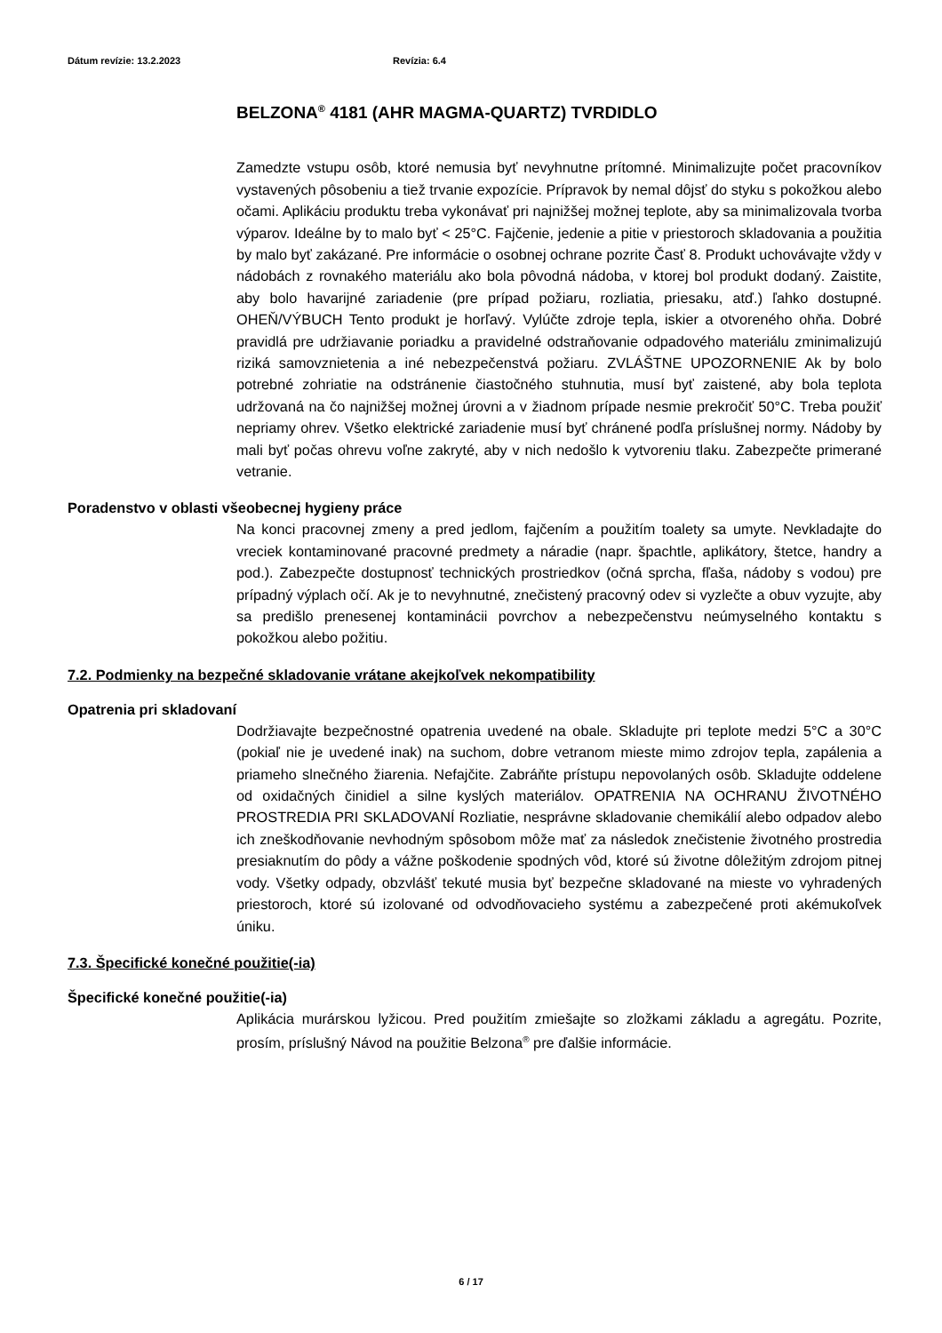Dátum revízie: 13.2.2023 Revízia: 6.4
BELZONA<sup>®</sup> 4181 (AHR MAGMA-QUARTZ) TVRDIDLO
Zamedzte vstupu osôb, ktoré nemusia byť nevyhnutne prítomné. Minimalizujte počet pracovníkov vystavených pôsobeniu a tiež trvanie expozície. Prípravok by nemal dôjsť do styku s pokožkou alebo očami. Aplikáciu produktu treba vykonávať pri najnižšej možnej teplote, aby sa minimalizovala tvorba výparov. Ideálne by to malo byť < 25°C. Fajčenie, jedenie a pitie v priestoroch skladovania a použitia by malo byť zakázané. Pre informácie o osobnej ochrane pozrite Časť 8. Produkt uchovávajte vždy v nádobách z rovnakého materiálu ako bola pôvodná nádoba, v ktorej bol produkt dodaný. Zaistite, aby bolo havarijné zariadenie (pre prípad požiaru, rozliatia, priesaku, atď.) ľahko dostupné. OHEŇ/VÝBUCH Tento produkt je horľavý. Vylúčte zdroje tepla, iskier a otvoreného ohňa. Dobré pravidlá pre udržiavanie poriadku a pravidelné odstraňovanie odpadového materiálu zminimalizujú riziká samovznietenia a iné nebezpečenstvá požiaru. ZVLÁŠTNE UPOZORNENIE Ak by bolo potrebné zohriatie na odstránenie čiastočného stuhnutia, musí byť zaistené, aby bola teplota udržovaná na čo najnižšej možnej úrovni a v žiadnom prípade nesmie prekročiť 50°C. Treba použiť nepriamy ohrev. Všetko elektrické zariadenie musí byť chránené podľa príslušnej normy. Nádoby by mali byť počas ohrevu voľne zakryté, aby v nich nedošlo k vytvoreniu tlaku. Zabezpečte primerané vetranie.
Poradenstvo v oblasti všeobecnej hygieny práce
Na konci pracovnej zmeny a pred jedlom, fajčením a použitím toalety sa umyte. Nevkladajte do vreciek kontaminované pracovné predmety a náradie (napr. špachtle, aplikátory, štetce, handry a pod.). Zabezpečte dostupnosť technických prostriedkov (očná sprcha, fľaša, nádoby s vodou) pre prípadný výplach očí. Ak je to nevyhnutné, znečistený pracovný odev si vyzlečte a obuv vyzujte, aby sa predišlo prenesenej kontaminácii povrchov a nebezpečenstvu neúmyselného kontaktu s pokožkou alebo požitiu.
7.2. Podmienky na bezpečné skladovanie vrátane akejkoľvek nekompatibility
Opatrenia pri skladovaní
Dodržiavajte bezpečnostné opatrenia uvedené na obale. Skladujte pri teplote medzi 5°C a 30°C (pokiaľ nie je uvedené inak) na suchom, dobre vetranom mieste mimo zdrojov tepla, zapálenia a priameho slnečného žiarenia. Nefajčite. Zabráňte prístupu nepovolaných osôb. Skladujte oddelene od oxidačných činidiel a silne kyslých materiálov. OPATRENIA NA OCHRANU ŽIVOTNÉHO PROSTREDIA PRI SKLADOVANÍ Rozliatie, nesprávne skladovanie chemikálií alebo odpadov alebo ich zneškodňovanie nevhodným spôsobom môže mať za následok znečistenie životného prostredia presiaknutím do pôdy a vážne poškodenie spodných vôd, ktoré sú životne dôležitým zdrojom pitnej vody. Všetky odpady, obzvlášť tekuté musia byť bezpečne skladované na mieste vo vyhradených priestoroch, ktoré sú izolované od odvodňovacieho systému a zabezpečené proti akémukoľvek úniku.
7.3. Špecifické konečné použitie(-ia)
Špecifické konečné použitie(-ia)
Aplikácia murárskou lyžicou. Pred použitím zmiešajte so zložkami základu a agregátu. Pozrite, prosím, príslušný Návod na použitie Belzona<sup>®</sup> pre ďalšie informácie.
6 / 17